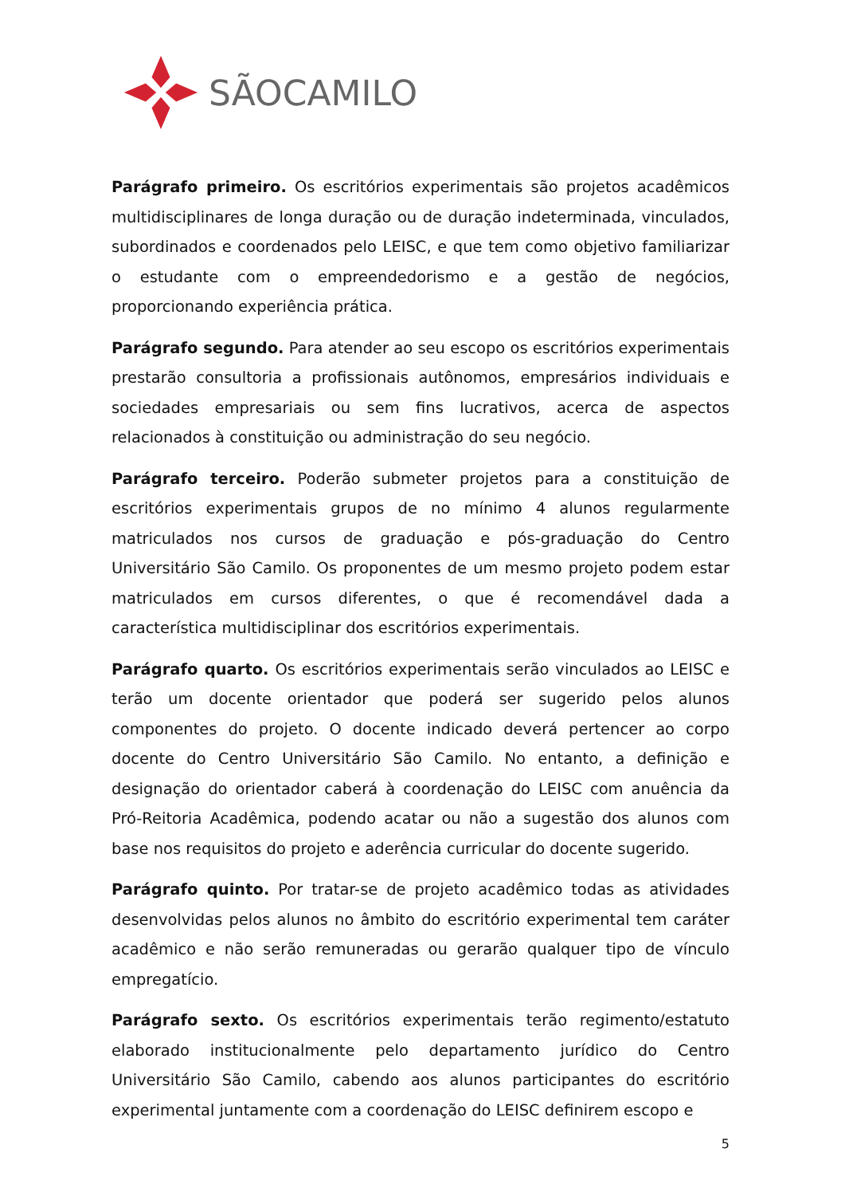SÃOCAMILO
Parágrafo primeiro. Os escritórios experimentais são projetos acadêmicos multidisciplinares de longa duração ou de duração indeterminada, vinculados, subordinados e coordenados pelo LEISC, e que tem como objetivo familiarizar o estudante com o empreendedorismo e a gestão de negócios, proporcionando experiência prática.
Parágrafo segundo. Para atender ao seu escopo os escritórios experimentais prestarão consultoria a profissionais autônomos, empresários individuais e sociedades empresariais ou sem fins lucrativos, acerca de aspectos relacionados à constituição ou administração do seu negócio.
Parágrafo terceiro. Poderão submeter projetos para a constituição de escritórios experimentais grupos de no mínimo 4 alunos regularmente matriculados nos cursos de graduação e pós-graduação do Centro Universitário São Camilo. Os proponentes de um mesmo projeto podem estar matriculados em cursos diferentes, o que é recomendável dada a característica multidisciplinar dos escritórios experimentais.
Parágrafo quarto. Os escritórios experimentais serão vinculados ao LEISC e terão um docente orientador que poderá ser sugerido pelos alunos componentes do projeto. O docente indicado deverá pertencer ao corpo docente do Centro Universitário São Camilo. No entanto, a definição e designação do orientador caberá à coordenação do LEISC com anuência da Pró-Reitoria Acadêmica, podendo acatar ou não a sugestão dos alunos com base nos requisitos do projeto e aderência curricular do docente sugerido.
Parágrafo quinto. Por tratar-se de projeto acadêmico todas as atividades desenvolvidas pelos alunos no âmbito do escritório experimental tem caráter acadêmico e não serão remuneradas ou gerarão qualquer tipo de vínculo empregatício.
Parágrafo sexto. Os escritórios experimentais terão regimento/estatuto elaborado institucionalmente pelo departamento jurídico do Centro Universitário São Camilo, cabendo aos alunos participantes do escritório experimental juntamente com a coordenação do LEISC definirem escopo e
5